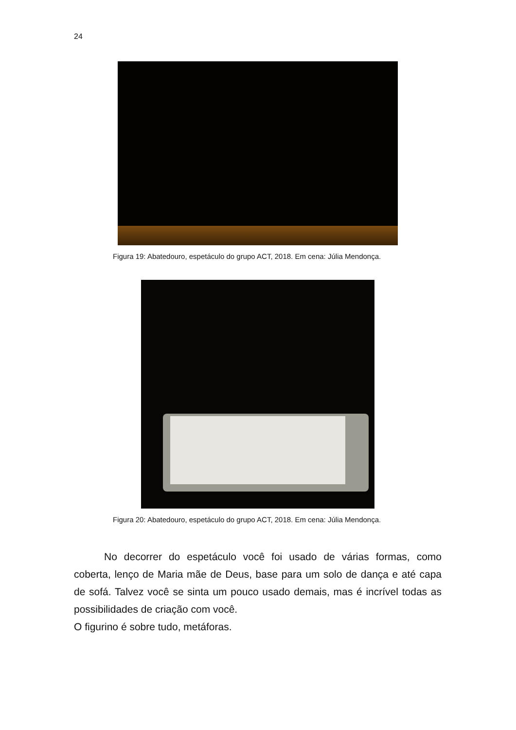24
Figura 19: Abatedouro, espetáculo do grupo ACT, 2018. Em cena: Júlia Mendonça.
Figura 20: Abatedouro, espetáculo do grupo ACT, 2018. Em cena: Júlia Mendonça.
No decorrer do espetáculo você foi usado de várias formas, como coberta, lenço de Maria mãe de Deus, base para um solo de dança e até capa de sofá. Talvez você se sinta um pouco usado demais, mas é incrível todas as possibilidades de criação com você.
O figurino é sobre tudo, metáforas.